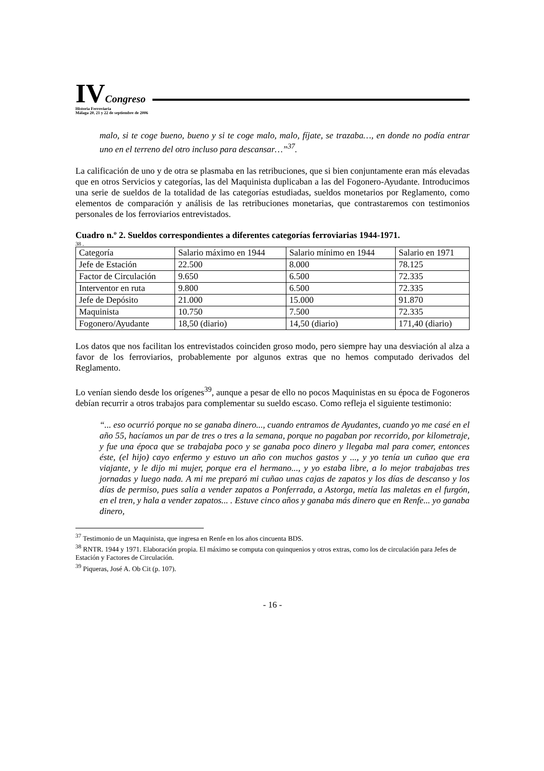IVCongreso
Historia Ferroviaria
Málaga 20, 21 y 22 de septiembre de 2006
malo, si te coge bueno, bueno y si te coge malo, malo, fíjate, se trazaba…, en donde no podía entrar uno en el terreno del otro incluso para descansar…”<sup>37</sup>.
La calificación de uno y de otra se plasmaba en las retribuciones, que si bien conjuntamente eran más elevadas que en otros Servicios y categorías, las del Maquinista duplicaban a las del Fogonero-Ayudante. Introducimos una serie de sueldos de la totalidad de las categorías estudiadas, sueldos monetarios por Reglamento, como elementos de comparación y análisis de las retribuciones monetarias, que contrastaremos con testimonios personales de los ferroviarios entrevistados.
Cuadro n.º 2. Sueldos correspondientes a diferentes categorías ferroviarias 1944-1971.
38 .
| Categoría | Salario máximo en 1944 | Salario mínimo en 1944 | Salario en 1971 |
| Jefe de Estación | 22.500 | 8.000 | 78.125 |
| Factor de Circulación | 9.650 | 6.500 | 72.335 |
| Interventor en ruta | 9.800 | 6.500 | 72.335 |
| Jefe de Depósito | 21.000 | 15.000 | 91.870 |
| Maquinista | 10.750 | 7.500 | 72.335 |
| Fogonero/Ayudante | 18,50 (diario) | 14,50 (diario) | 171,40 (diario) |
Los datos que nos facilitan los entrevistados coinciden groso modo, pero siempre hay una desviación al alza a favor de los ferroviarios, probablemente por algunos extras que no hemos computado derivados del Reglamento.
Lo venían siendo desde los orígenes<sup>39</sup>, aunque a pesar de ello no pocos Maquinistas en su época de Fogoneros debían recurrir a otros trabajos para complementar su sueldo escaso. Como refleja el siguiente testimonio:
“... eso ocurrió porque no se ganaba dinero..., cuando entramos de Ayudantes, cuando yo me casé en el año 55, hacíamos un par de tres o tres a la semana, porque no pagaban por recorrido, por kilometraje, y fue una época que se trabajaba poco y se ganaba poco dinero y llegaba mal para comer, entonces éste, (el hijo) cayo enfermo y estuvo un año con muchos gastos y ..., y yo tenía un cuñao que era viajante, y le dijo mi mujer, porque era el hermano..., y yo estaba libre, a lo mejor trabajabas tres jornadas y luego nada. A mi me preparó mi cuñao unas cajas de zapatos y los días de descanso y los días de permiso, pues salía a vender zapatos a Ponferrada, a Astorga, metía las maletas en el furgón, en el tren, y hala a vender zapatos... . Estuve cinco años y ganaba más dinero que en Renfe... yo ganaba dinero,
<sup>37</sup> Testimonio de un Maquinista, que ingresa en Renfe en los años cincuenta BDS.
<sup>38</sup> RNTR. 1944 y 1971. Elaboración propia. El máximo se computa con quinquenios y otros extras, como los de circulación para Jefes de Estación y Factores de Circulación.
<sup>39</sup> Piqueras, José A. Ob Cit (p. 107).
- 16 -